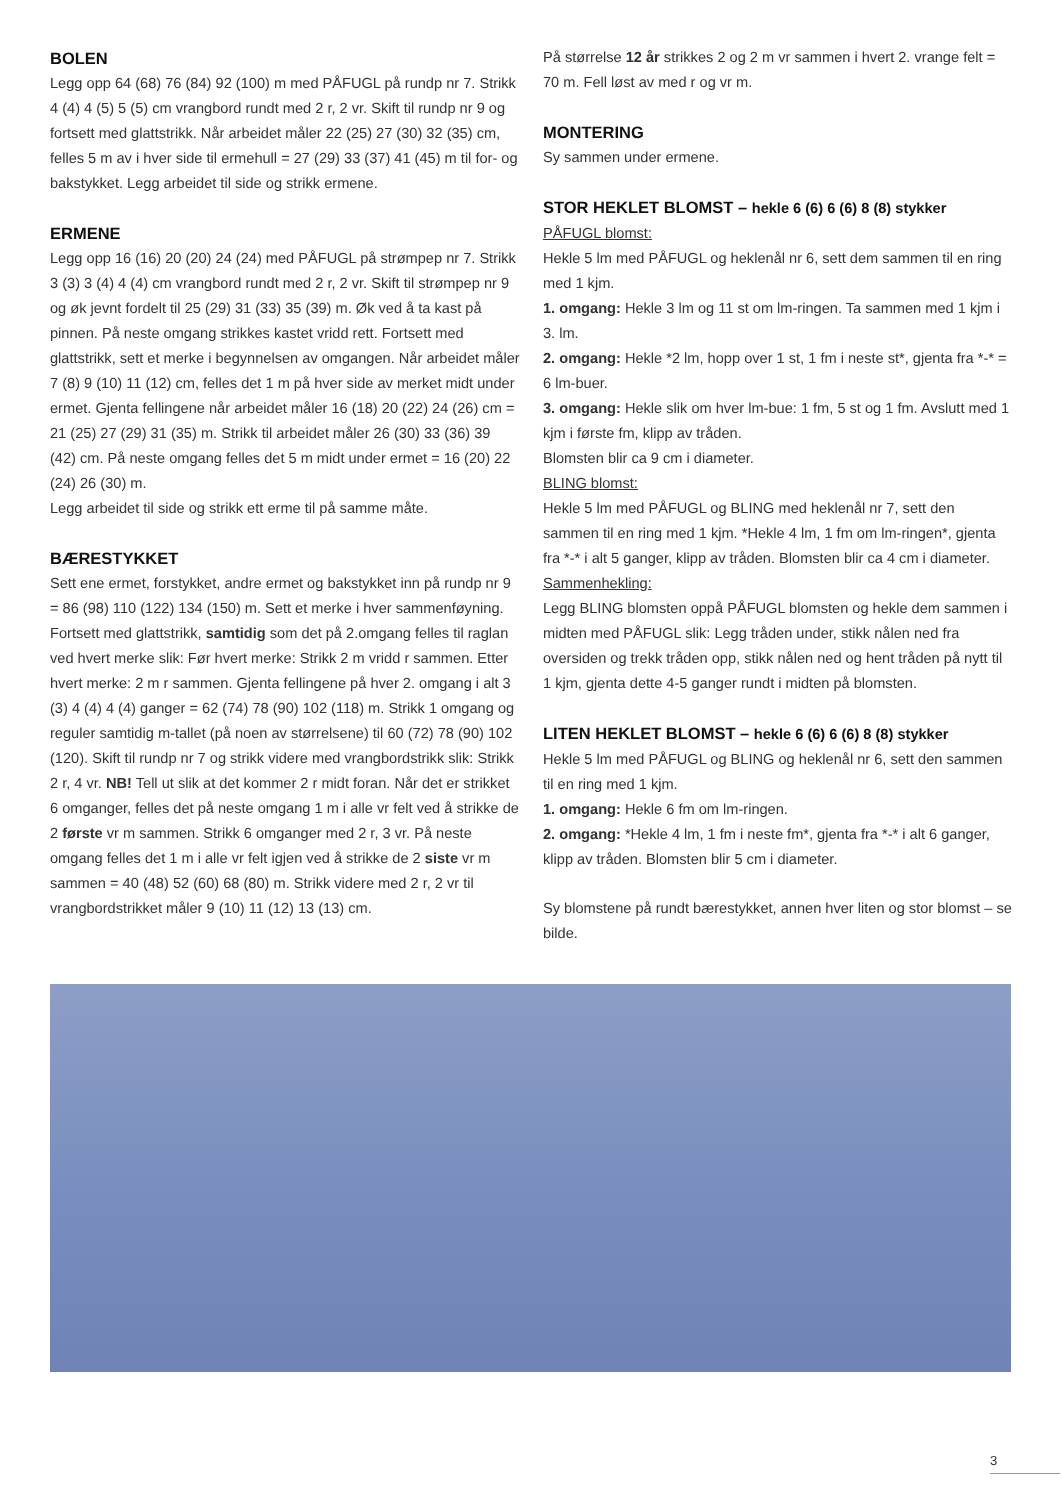BOLEN
Legg opp 64 (68) 76 (84) 92 (100) m med PÅFUGL på rundp nr 7. Strikk 4 (4) 4 (5) 5 (5) cm vrangbord rundt med 2 r, 2 vr. Skift til rundp nr 9 og fortsett med glattstrikk. Når arbeidet måler 22 (25) 27 (30) 32 (35) cm, felles 5 m av i hver side til ermehull = 27 (29) 33 (37) 41 (45) m til for- og bakstykket. Legg arbeidet til side og strikk ermene.
ERMENE
Legg opp 16 (16) 20 (20) 24 (24) med PÅFUGL på strømpep nr 7. Strikk 3 (3) 3 (4) 4 (4) cm vrangbord rundt med 2 r, 2 vr. Skift til strømpep nr 9 og øk jevnt fordelt til 25 (29) 31 (33) 35 (39) m. Øk ved å ta kast på pinnen. På neste omgang strikkes kastet vridd rett. Fortsett med glattstrikk, sett et merke i begynnelsen av omgangen. Når arbeidet måler 7 (8) 9 (10) 11 (12) cm, felles det 1 m på hver side av merket midt under ermet. Gjenta fellingene når arbeidet måler 16 (18) 20 (22) 24 (26) cm = 21 (25) 27 (29) 31 (35) m. Strikk til arbeidet måler 26 (30) 33 (36) 39 (42) cm. På neste omgang felles det 5 m midt under ermet = 16 (20) 22 (24) 26 (30) m.
Legg arbeidet til side og strikk ett erme til på samme måte.
BÆRESTYKKET
Sett ene ermet, forstykket, andre ermet og bakstykket inn på rundp nr 9 = 86 (98) 110 (122) 134 (150) m. Sett et merke i hver sammenføyning. Fortsett med glattstrikk, samtidig som det på 2.omgang felles til raglan ved hvert merke slik: Før hvert merke: Strikk 2 m vridd r sammen. Etter hvert merke: 2 m r sammen. Gjenta fellingene på hver 2. omgang i alt 3 (3) 4 (4) 4 (4) ganger = 62 (74) 78 (90) 102 (118) m. Strikk 1 omgang og reguler samtidig m-tallet (på noen av størrelsene) til 60 (72) 78 (90) 102 (120). Skift til rundp nr 7 og strikk videre med vrangbordstrikk slik: Strikk 2 r, 4 vr. NB! Tell ut slik at det kommer 2 r midt foran. Når det er strikket 6 omganger, felles det på neste omgang 1 m i alle vr felt ved å strikke de 2 første vr m sammen. Strikk 6 omganger med 2 r, 3 vr. På neste omgang felles det 1 m i alle vr felt igjen ved å strikke de 2 siste vr m sammen = 40 (48) 52 (60) 68 (80) m. Strikk videre med 2 r, 2 vr til vrangbordstrikket måler 9 (10) 11 (12) 13 (13) cm.
På størrelse 12 år strikkes 2 og 2 m vr sammen i hvert 2. vrange felt = 70 m. Fell løst av med r og vr m.
MONTERING
Sy sammen under ermene.
STOR HEKLET BLOMST – hekle 6 (6) 6 (6) 8 (8) stykker
PÅFUGL blomst:
Hekle 5 lm med PÅFUGL og heklenål nr 6, sett dem sammen til en ring med 1 kjm.
1. omgang: Hekle 3 lm og 11 st om lm-ringen. Ta sammen med 1 kjm i 3. lm.
2. omgang: Hekle *2 lm, hopp over 1 st, 1 fm i neste st*, gjenta fra *-* = 6 lm-buer.
3. omgang: Hekle slik om hver lm-bue: 1 fm, 5 st og 1 fm. Avslutt med 1 kjm i første fm, klipp av tråden.
Blomsten blir ca 9 cm i diameter.
BLING blomst:
Hekle 5 lm med PÅFUGL og BLING med heklenål nr 7, sett den sammen til en ring med 1 kjm. *Hekle 4 lm, 1 fm om lm-ringen*, gjenta fra *-* i alt 5 ganger, klipp av tråden. Blomsten blir ca 4 cm i diameter.
Sammenhekling:
Legg BLING blomsten oppå PÅFUGL blomsten og hekle dem sammen i midten med PÅFUGL slik: Legg tråden under, stikk nålen ned fra oversiden og trekk tråden opp, stikk nålen ned og hent tråden på nytt til 1 kjm, gjenta dette 4-5 ganger rundt i midten på blomsten.
LITEN HEKLET BLOMST – hekle 6 (6) 6 (6) 8 (8) stykker
Hekle 5 lm med PÅFUGL og BLING og heklenål nr 6, sett den sammen til en ring med 1 kjm.
1. omgang: Hekle 6 fm om lm-ringen.
2. omgang: *Hekle 4 lm, 1 fm i neste fm*, gjenta fra *-* i alt 6 ganger, klipp av tråden. Blomsten blir 5 cm i diameter.
Sy blomstene på rundt bærestykket, annen hver liten og stor blomst – se bilde.
3